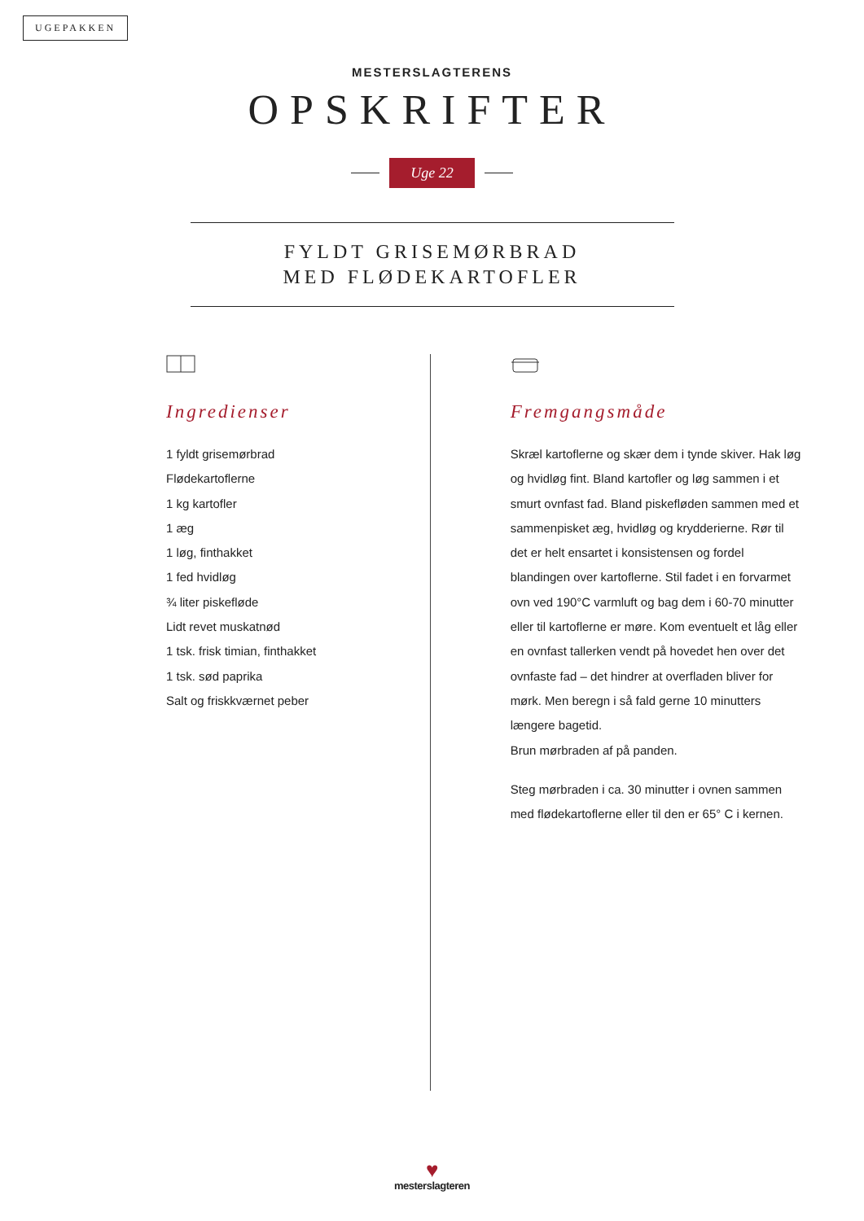UGEPAKKEN
MESTERSLAGTERENS
OPSKRIFTER
Uge 22
FYLDT GRISEMØRBRAD
MED FLØDEKARTOFLER
Ingredienser
1 fyldt grisemørbrad
Flødekartoflerne
1 kg kartofler
1 æg
1 løg, finthakket
1 fed hvidløg
¾ liter piskefløde
Lidt revet muskatnød
1 tsk. frisk timian, finthakket
1 tsk. sød paprika
Salt og friskkværnet peber
Fremgangsmåde
Skræl kartoflerne og skær dem i tynde skiver. Hak løg og hvidløg fint. Bland kartofler og løg sammen i et smurt ovnfast fad. Bland piskefløden sammen med et sammenpisket æg, hvidløg og krydderier­ne. Rør til det er helt ensartet i konsistensen og fordel blandingen over kartoflerne. Stil fadet i en forvarmet ovn ved 190°C varmluft og bag dem i 60-70 minutter eller til kartoflerne er møre. Kom eventuelt et låg eller en ovnfast tallerken vendt på hovedet hen over det ovnfaste fad – det hindrer at overfladen bliver for mørk. Men beregn i så fald gerne 10 minutters længere bagetid.
Brun mørbraden af på panden.
Steg mørbraden i ca. 30 minutter i ovnen sammen med flødekartoflerne eller til den er 65° C i kernen.
♥
mesterslagteren